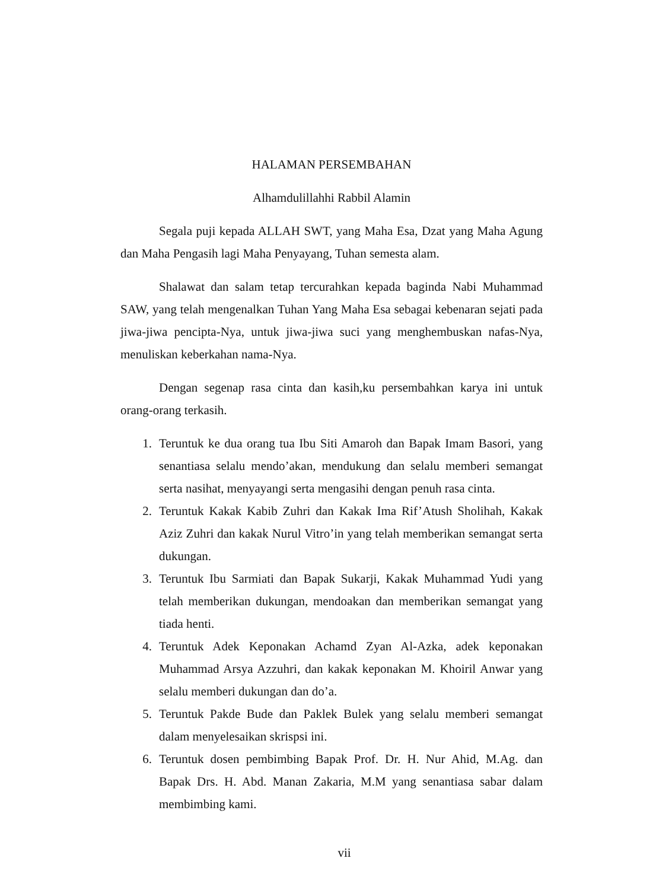HALAMAN PERSEMBAHAN
Alhamdulillahhi Rabbil Alamin
Segala puji kepada ALLAH SWT, yang Maha Esa, Dzat yang Maha Agung dan Maha Pengasih lagi Maha Penyayang, Tuhan semesta alam.
Shalawat dan salam tetap tercurahkan kepada baginda Nabi Muhammad SAW, yang telah mengenalkan Tuhan Yang Maha Esa sebagai kebenaran sejati pada jiwa-jiwa pencipta-Nya, untuk jiwa-jiwa suci yang menghembuskan nafas-Nya, menuliskan keberkahan nama-Nya.
Dengan segenap rasa cinta dan kasih,ku persembahkan karya ini untuk orang-orang terkasih.
1. Teruntuk ke dua orang tua Ibu Siti Amaroh dan Bapak Imam Basori, yang senantiasa selalu mendo’akan, mendukung dan selalu memberi semangat serta nasihat, menyayangi serta mengasihi dengan penuh rasa cinta.
2. Teruntuk Kakak Kabib Zuhri dan Kakak Ima Rif’Atush Sholihah, Kakak Aziz Zuhri dan kakak Nurul Vitro’in yang telah memberikan semangat serta dukungan.
3. Teruntuk Ibu Sarmiati dan Bapak Sukarji, Kakak Muhammad Yudi yang telah memberikan dukungan, mendoakan dan memberikan semangat yang tiada henti.
4. Teruntuk Adek Keponakan Achamd Zyan Al-Azka, adek keponakan Muhammad Arsya Azzuhri, dan kakak keponakan M. Khoiril Anwar yang selalu memberi dukungan dan do’a.
5. Teruntuk Pakde Bude dan Paklek Bulek yang selalu memberi semangat dalam menyelesaikan skrispsi ini.
6. Teruntuk dosen pembimbing Bapak Prof. Dr. H. Nur Ahid, M.Ag. dan Bapak Drs. H. Abd. Manan Zakaria, M.M yang senantiasa sabar dalam membimbing kami.
vii